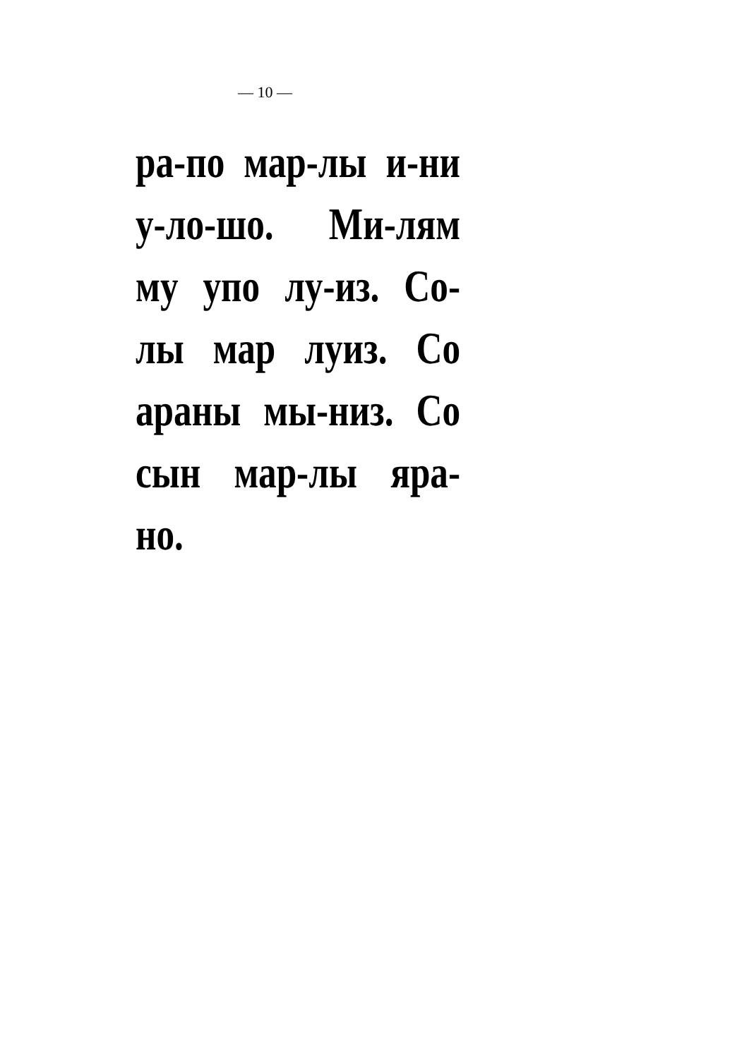— 10 —
ра-по мар-лы и-ни
у-ло-шо. Ми-лям
му упо лу-из. Со-
лы мар луиз. Со
араны мы-низ. Со
сын мар-лы яра-
но.